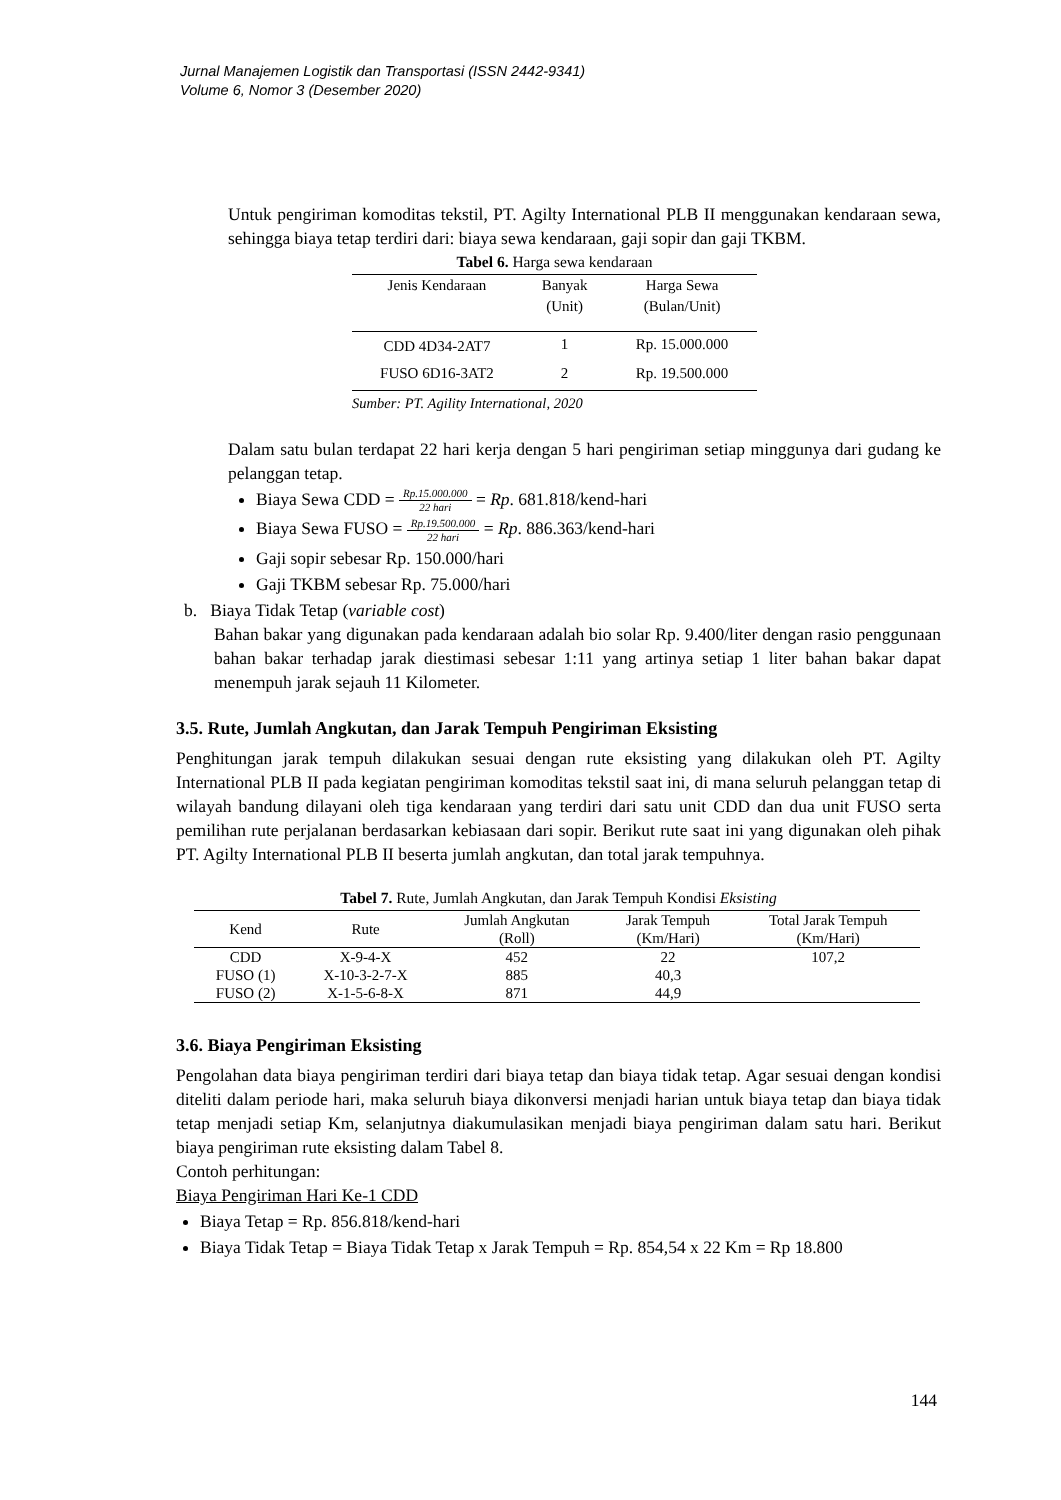Jurnal Manajemen Logistik dan Transportasi (ISSN 2442-9341)
Volume 6, Nomor 3 (Desember 2020)
Untuk pengiriman komoditas tekstil, PT. Agilty International PLB II menggunakan kendaraan sewa, sehingga biaya tetap terdiri dari: biaya sewa kendaraan, gaji sopir dan gaji TKBM.
Tabel 6. Harga sewa kendaraan
| Jenis Kendaraan | Banyak (Unit) | Harga Sewa (Bulan/Unit) |
| --- | --- | --- |
| CDD 4D34-2AT7 | 1 | Rp. 15.000.000 |
| FUSO 6D16-3AT2 | 2 | Rp. 19.500.000 |
Sumber: PT. Agility International, 2020
Dalam satu bulan terdapat 22 hari kerja dengan 5 hari pengiriman setiap minggunya dari gudang ke pelanggan tetap.
Biaya Sewa CDD = Rp.15.000.000 22 hari = Rp. 681.818/kend-hari
Biaya Sewa FUSO = Rp.19.500.000 22 hari = Rp. 886.363/kend-hari
Gaji sopir sebesar Rp. 150.000/hari
Gaji TKBM sebesar Rp. 75.000/hari
b. Biaya Tidak Tetap (variable cost)
Bahan bakar yang digunakan pada kendaraan adalah bio solar Rp. 9.400/liter dengan rasio penggunaan bahan bakar terhadap jarak diestimasi sebesar 1:11 yang artinya setiap 1 liter bahan bakar dapat menempuh jarak sejauh 11 Kilometer.
3.5. Rute, Jumlah Angkutan, dan Jarak Tempuh Pengiriman Eksisting
Penghitungan jarak tempuh dilakukan sesuai dengan rute eksisting yang dilakukan oleh PT. Agilty International PLB II pada kegiatan pengiriman komoditas tekstil saat ini, di mana seluruh pelanggan tetap di wilayah bandung dilayani oleh tiga kendaraan yang terdiri dari satu unit CDD dan dua unit FUSO serta pemilihan rute perjalanan berdasarkan kebiasaan dari sopir. Berikut rute saat ini yang digunakan oleh pihak PT. Agilty International PLB II beserta jumlah angkutan, dan total jarak tempuhnya.
Tabel 7. Rute, Jumlah Angkutan, dan Jarak Tempuh Kondisi Eksisting
| Kend | Rute | Jumlah Angkutan (Roll) | Jarak Tempuh (Km/Hari) | Total Jarak Tempuh (Km/Hari) |
| --- | --- | --- | --- | --- |
| CDD | X-9-4-X | 452 | 22 | 107,2 |
| FUSO (1) | X-10-3-2-7-X | 885 | 40,3 | |
| FUSO (2) | X-1-5-6-8-X | 871 | 44,9 | |
3.6. Biaya Pengiriman Eksisting
Pengolahan data biaya pengiriman terdiri dari biaya tetap dan biaya tidak tetap. Agar sesuai dengan kondisi diteliti dalam periode hari, maka seluruh biaya dikonversi menjadi harian untuk biaya tetap dan biaya tidak tetap menjadi setiap Km, selanjutnya diakumulasikan menjadi biaya pengiriman dalam satu hari. Berikut biaya pengiriman rute eksisting dalam Tabel 8.
Contoh perhitungan:
Biaya Pengiriman Hari Ke-1 CDD
Biaya Tetap = Rp. 856.818/kend-hari
Biaya Tidak Tetap = Biaya Tidak Tetap x Jarak Tempuh = Rp. 854,54 x 22 Km = Rp 18.800
144